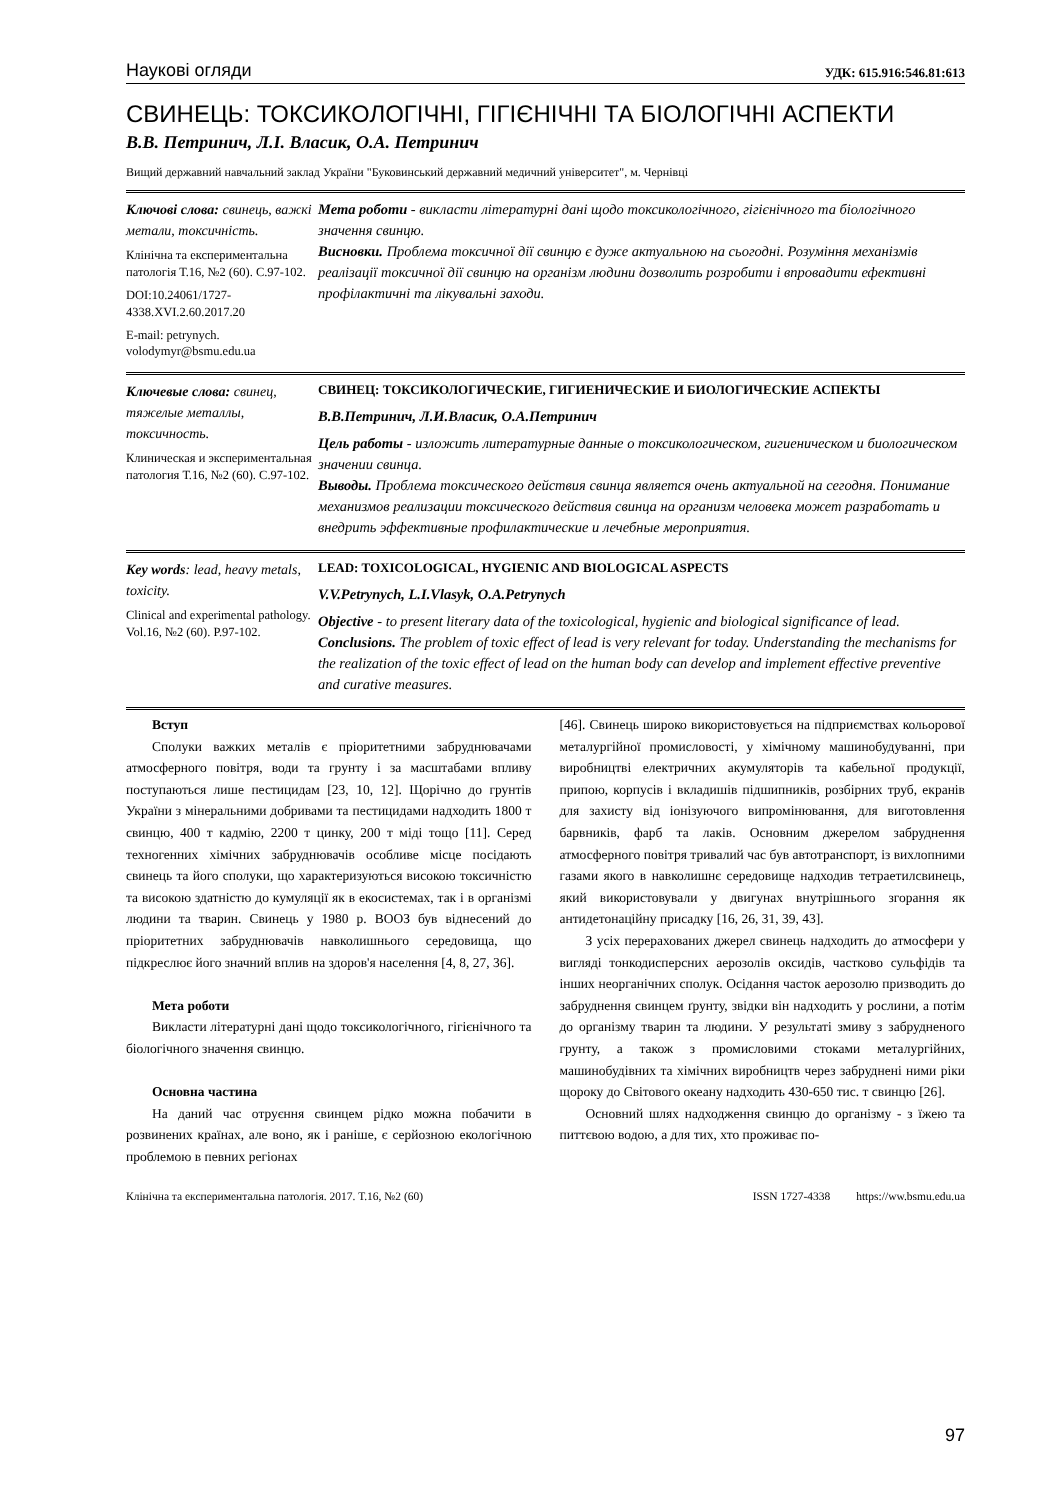Наукові огляди УДК: 615.916:546.81:613
СВИНЕЦЬ: ТОКСИКОЛОГІЧНІ, ГІГІЄНІЧНІ ТА БІОЛОГІЧНІ АСПЕКТИ
В.В. Петринич, Л.І. Власик, О.А. Петринич
Вищий державний навчальний заклад України "Буковинський державний медичний університет", м. Чернівці
Ключові слова: свинець, важкі метали, токсичність.
Клінічна та експериментальна патологія Т.16, №2 (60). С.97-102.
DOI:10.24061/1727-4338.XVI.2.60.2017.20
E-mail: petrynych. volodymyr@bsmu.edu.ua
Мета роботи - викласти літературні дані щодо токсикологічного, гігієнічного та біологічного значення свинцю.
Висновки. Проблема токсичної дії свинцю є дуже актуальною на сьогодні. Розуміння механізмів реалізації токсичної дії свинцю на організм людини дозволить розробити і впровадити ефективні профілактичні та лікувальні заходи.
Ключевые слова: свинец, тяжелые металлы, токсичность.
Клиническая и экспериментальная патология Т.16, №2 (60). С.97-102.
СВИНЕЦ: ТОКСИКОЛОГИЧЕСКИЕ, ГИГИЕНИЧЕСКИЕ И БИОЛОГИЧЕСКИЕ АСПЕКТЫ
В.В.Петринич, Л.И.Власик, О.А.Петринич
Цель работы - изложить литературные данные о токсикологическом, гигиеническом и биологическом значении свинца.
Выводы. Проблема токсического действия свинца является очень актуальной на сегодня. Понимание механизмов реализации токсического действия свинца на организм человека может разработать и внедрить эффективные профилактические и лечебные мероприятия.
Key words: lead, heavy metals, toxicity.
Clinical and experimental pathology. Vol.16, №2 (60). P.97-102.
LEAD: TOXICOLOGICAL, HYGIENIC AND BIOLOGICAL ASPECTS
V.V.Petrynych, L.I.Vlasyk, O.A.Petrynych
Objective - to present literary data of the toxicological, hygienic and biological significance of lead.
Conclusions. The problem of toxic effect of lead is very relevant for today. Understanding the mechanisms for the realization of the toxic effect of lead on the human body can develop and implement effective preventive and curative measures.
Вступ
Сполуки важких металів є пріоритетними забруднювачами атмосферного повітря, води та грунту і за масштабами впливу поступаються лише пестицидам [23, 10, 12]. Щорічно до грунтів України з мінеральними добривами та пестицидами надходить 1800 т свинцю, 400 т кадмію, 2200 т цинку, 200 т міді тощо [11]. Серед техногенних хімічних забруднювачів особливе місце посідають свинець та його сполуки, що характеризуються високою токсичністю та високою здатністю до кумуляції як в екосистемах, так і в організмі людини та тварин. Свинець у 1980 р. ВООЗ був віднесений до пріоритетних забруднювачів навколишнього середовища, що підкреслює його значний вплив на здоров'я населення [4, 8, 27, 36].
Мета роботи
Викласти літературні дані щодо токсикологічного, гігієнічного та біологічного значення свинцю.
Основна частина
На даний час отруєння свинцем рідко можна побачити в розвинених країнах, але воно, як і раніше, є серйозною екологічною проблемою в певних регіонах
[46]. Свинець широко використовується на підприємствах кольорової металургійної промисловості, у хімічному машинобудуванні, при виробництві електричних акумуляторів та кабельної продукції, припою, корпусів і вкладишів підшипників, розбірних труб, екранів для захисту від іонізуючого випромінювання, для виготовлення барвників, фарб та лаків. Основним джерелом забруднення атмосферного повітря тривалий час був автотранспорт, із вихлопними газами якого в навколишнє середовище надходив тетраетилсвинець, який використовували у двигунах внутрішнього згорання як антидетонаційну присадку [16, 26, 31, 39, 43].
З усіх перерахованих джерел свинець надходить до атмосфери у вигляді тонкодисперсних аерозолів оксидів, частково сульфідів та інших неорганічних сполук. Осідання часток аерозолю призводить до забруднення свинцем ґрунту, звідки він надходить у рослини, а потім до організму тварин та людини. У результаті змиву з забрудненого грунту, а також з промисловими стоками металургійних, машинобудівних та хімічних виробництв через забруднені ними ріки щороку до Світового океану надходить 430-650 тис. т свинцю [26].
Основний шлях надходження свинцю до організму - з їжею та питтєвою водою, а для тих, хто проживає по-
Клінічна та експериментальна патологія. 2017. Т.16, №2 (60) ISSN 1727-4338 https://ww.bsmu.edu.ua
97